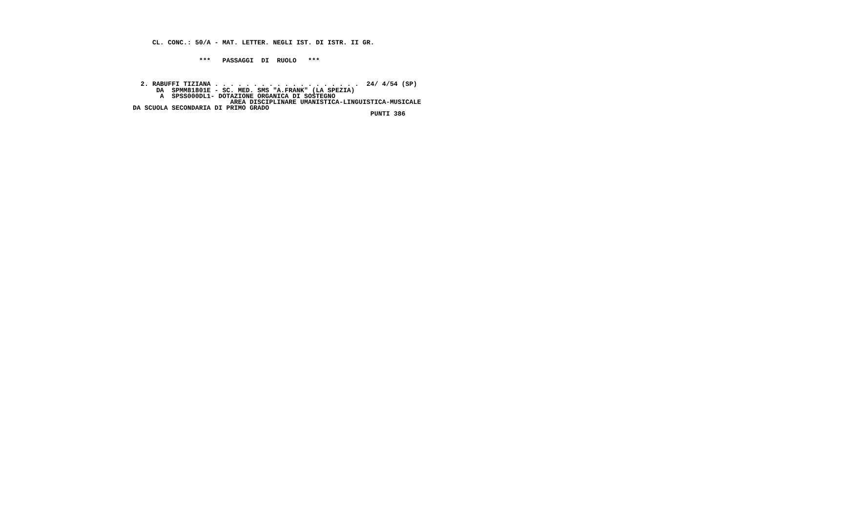CL. CONC.: 50/A - MAT. LETTER. NEGLI IST. DI ISTR. II GR.
                 ***   PASSAGGI  DI  RUOLO   ***
  2. RABUFFI TIZIANA . . . . . . . . . . . . . . . . . . .  24/ 4/54 (SP)
      DA  SPMM81801E - SC. MED. SMS "A.FRANK" (LA SPEZIA)
       A  SPSS000DL1- DOTAZIONE ORGANICA DI SOSTEGNO
                         AREA DISCIPLINARE UMANISTICA-LINGUISTICA-MUSICALE
DA SCUOLA SECONDARIA DI PRIMO GRADO
                                                             PUNTI 386